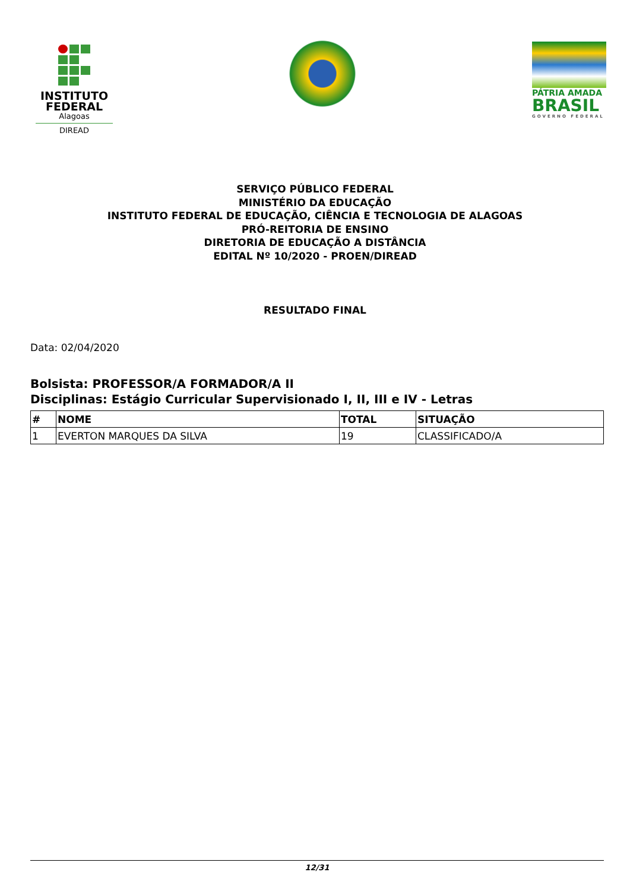INSTITUTO FEDERAL
Alagoas
DIREAD
PÁTRIA AMADA
BRASIL
GOVERNO FEDERAL
SERVIÇO PÚBLICO FEDERAL
MINISTÉRIO DA EDUCAÇÃO
INSTITUTO FEDERAL DE EDUCAÇÃO, CIÊNCIA E TECNOLOGIA DE ALAGOAS
PRÓ-REITORIA DE ENSINO
DIRETORIA DE EDUCAÇÃO A DISTÂNCIA
EDITAL Nº 10/2020 - PROEN/DIREAD
RESULTADO FINAL
Data: 02/04/2020
Bolsista: PROFESSOR/A FORMADOR/A II
Disciplinas: Estágio Curricular Supervisionado I, II, III e IV - Letras
| # | NOME | TOTAL | SITUAÇÃO |
| --- | --- | --- | --- |
| 1 | EVERTON MARQUES DA SILVA | 19 | CLASSIFICADO/A |
12/31